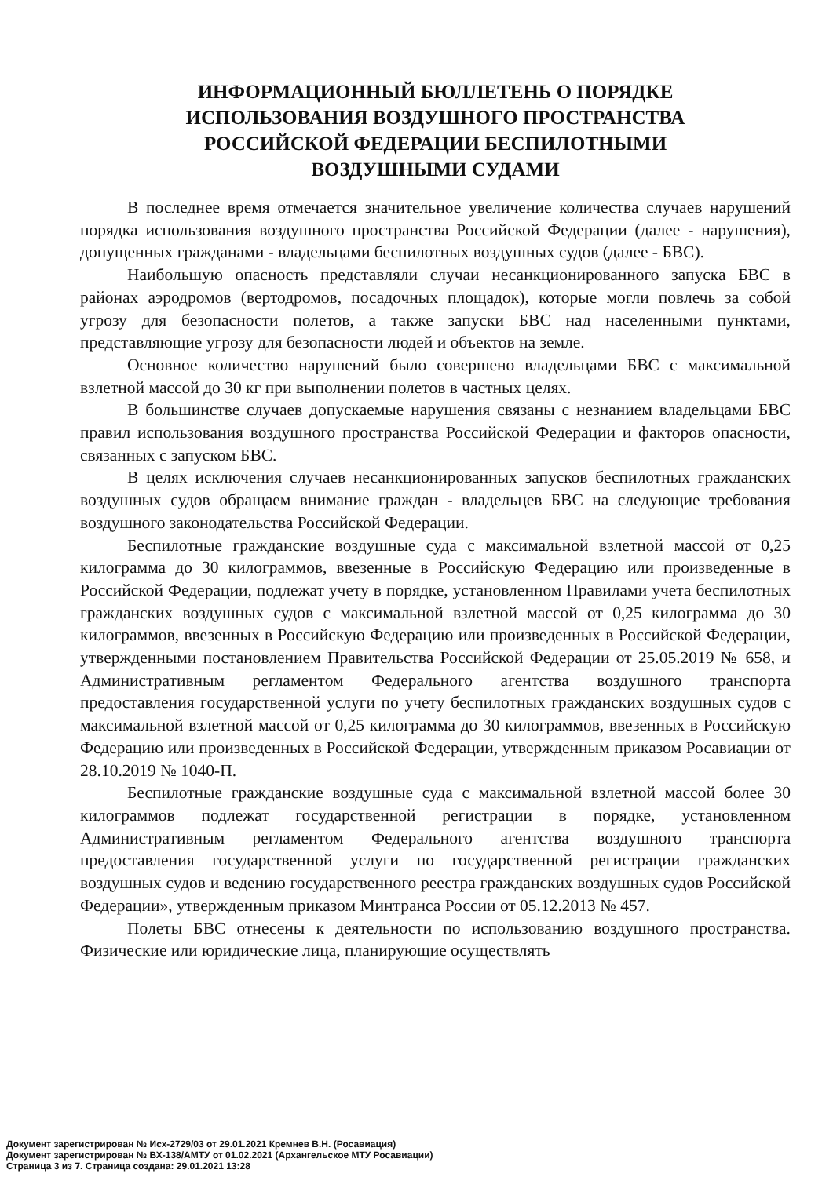ИНФОРМАЦИОННЫЙ БЮЛЛЕТЕНЬ О ПОРЯДКЕ
ИСПОЛЬЗОВАНИЯ ВОЗДУШНОГО ПРОСТРАНСТВА
РОССИЙСКОЙ ФЕДЕРАЦИИ БЕСПИЛОТНЫМИ
ВОЗДУШНЫМИ СУДАМИ
В последнее время отмечается значительное увеличение количества случаев нарушений порядка использования воздушного пространства Российской Федерации (далее - нарушения), допущенных гражданами - владельцами беспилотных воздушных судов (далее - БВС).
Наибольшую опасность представляли случаи несанкционированного запуска БВС в районах аэродромов (вертодромов, посадочных площадок), которые могли повлечь за собой угрозу для безопасности полетов, а также запуски БВС над населенными пунктами, представляющие угрозу для безопасности людей и объектов на земле.
Основное количество нарушений было совершено владельцами БВС с максимальной взлетной массой до 30 кг при выполнении полетов в частных целях.
В большинстве случаев допускаемые нарушения связаны с незнанием владельцами БВС правил использования воздушного пространства Российской Федерации и факторов опасности, связанных с запуском БВС.
В целях исключения случаев несанкционированных запусков беспилотных гражданских воздушных судов обращаем внимание граждан - владельцев БВС на следующие требования воздушного законодательства Российской Федерации.
Беспилотные гражданские воздушные суда с максимальной взлетной массой от 0,25 килограмма до 30 килограммов, ввезенные в Российскую Федерацию или произведенные в Российской Федерации, подлежат учету в порядке, установленном Правилами учета беспилотных гражданских воздушных судов с максимальной взлетной массой от 0,25 килограмма до 30 килограммов, ввезенных в Российскую Федерацию или произведенных в Российской Федерации, утвержденными постановлением Правительства Российской Федерации от 25.05.2019 № 658, и Административным регламентом Федерального агентства воздушного транспорта предоставления государственной услуги по учету беспилотных гражданских воздушных судов с максимальной взлетной массой от 0,25 килограмма до 30 килограммов, ввезенных в Российскую Федерацию или произведенных в Российской Федерации, утвержденным приказом Росавиации от 28.10.2019 № 1040-П.
Беспилотные гражданские воздушные суда с максимальной взлетной массой более 30 килограммов подлежат государственной регистрации в порядке, установленном Административным регламентом Федерального агентства воздушного транспорта предоставления государственной услуги по государственной регистрации гражданских воздушных судов и ведению государственного реестра гражданских воздушных судов Российской Федерации», утвержденным приказом Минтранса России от 05.12.2013 № 457.
Полеты БВС отнесены к деятельности по использованию воздушного пространства. Физические или юридические лица, планирующие осуществлять
Документ зарегистрирован № Исх-2729/03 от 29.01.2021 Кремнев В.Н. (Росавиация)
Документ зарегистрирован № ВХ-138/АМТУ от 01.02.2021 (Архангельское МТУ Росавиации)
Страница 3 из 7. Страница создана: 29.01.2021 13:28